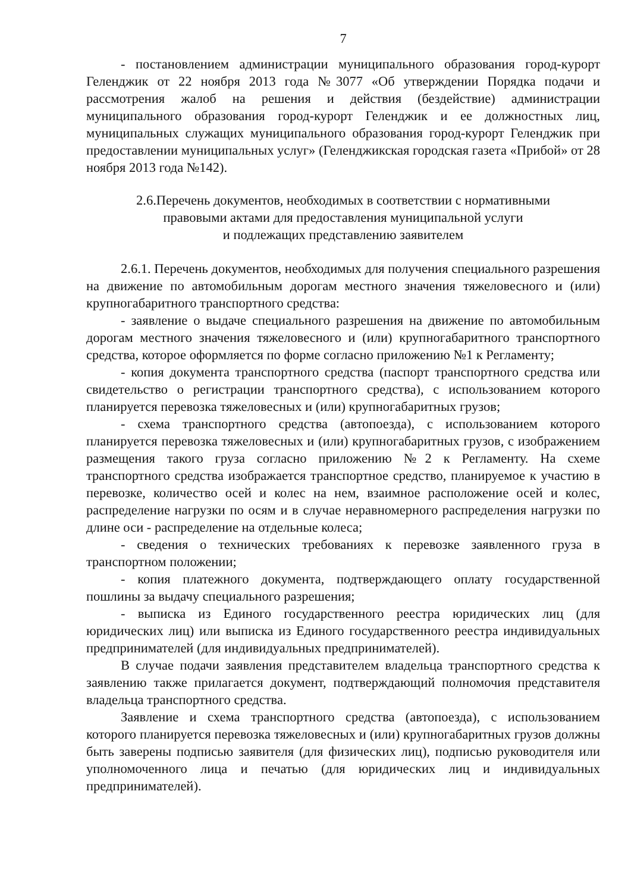7
- постановлением администрации муниципального образования город-курорт Геленджик от 22 ноября 2013 года №3077 «Об утверждении Порядка подачи и рассмотрения жалоб на решения и действия (бездействие) администрации муниципального образования город-курорт Геленджик и ее должностных лиц, муниципальных служащих муниципального образования город-курорт Геленджик при предоставлении муниципальных услуг» (Геленджикская городская газета «Прибой» от 28 ноября 2013 года №142).
2.6.Перечень документов, необходимых в соответствии с нормативными
правовыми актами для предоставления муниципальной услуги
и подлежащих представлению заявителем
2.6.1. Перечень документов, необходимых для получения специального разрешения на движение по автомобильным дорогам местного значения тяжеловесного и (или) крупногабаритного транспортного средства:
- заявление о выдаче специального разрешения на движение по автомобильным дорогам местного значения тяжеловесного и (или) крупногабаритного транспортного средства, которое оформляется по форме согласно приложению №1 к Регламенту;
- копия документа транспортного средства (паспорт транспортного средства или свидетельство о регистрации транспортного средства), с использованием которого планируется перевозка тяжеловесных и (или) крупногабаритных грузов;
- схема транспортного средства (автопоезда), с использованием которого планируется перевозка тяжеловесных и (или) крупногабаритных грузов, с изображением размещения такого груза согласно приложению №2 к Регламенту. На схеме транспортного средства изображается транспортное средство, планируемое к участию в перевозке, количество осей и колес на нем, взаимное расположение осей и колес, распределение нагрузки по осям и в случае неравномерного распределения нагрузки по длине оси - распределение на отдельные колеса;
- сведения о технических требованиях к перевозке заявленного груза в транспортном положении;
- копия платежного документа, подтверждающего оплату государственной пошлины за выдачу специального разрешения;
- выписка из Единого государственного реестра юридических лиц (для юридических лиц) или выписка из Единого государственного реестра индивидуальных предпринимателей (для индивидуальных предпринимателей).
В случае подачи заявления представителем владельца транспортного средства к заявлению также прилагается документ, подтверждающий полномочия представителя владельца транспортного средства.
Заявление и схема транспортного средства (автопоезда), с использованием которого планируется перевозка тяжеловесных и (или) крупногабаритных грузов должны быть заверены подписью заявителя (для физических лиц), подписью руководителя или уполномоченного лица и печатью (для юридических лиц и индивидуальных предпринимателей).